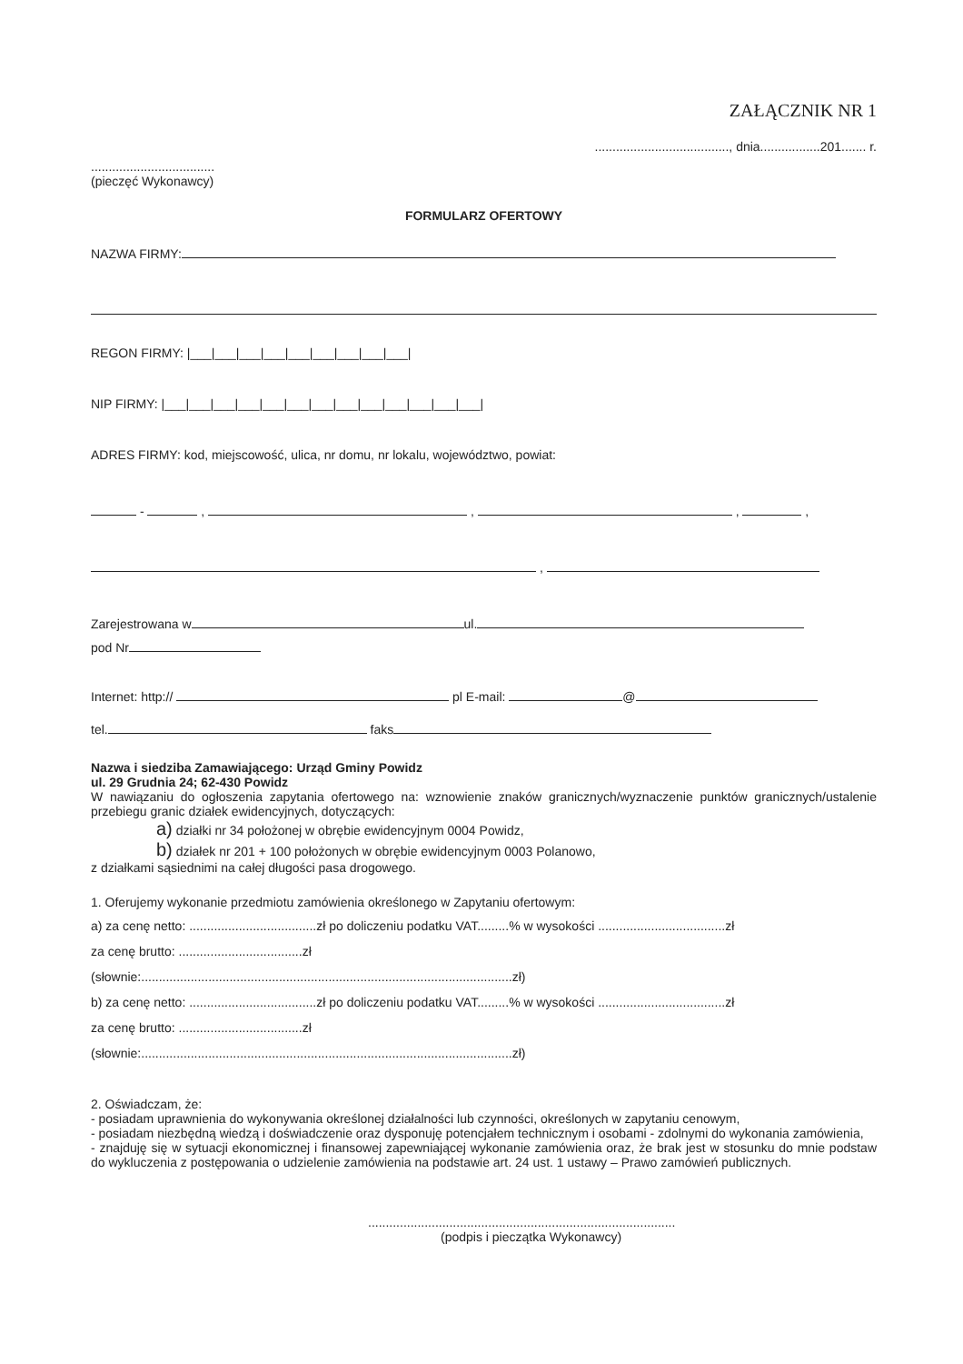ZAŁĄCZNIK NR 1
......................................, dnia.................201....... r.
...................................
(pieczęć Wykonawcy)
FORMULARZ OFERTOWY
NAZWA FIRMY:
REGON FIRMY: |___|___|___|___|___|___|___|___|___|
NIP FIRMY: |___|___|___|___|___|___|___|___|___|___|___|___|___|
ADRES FIRMY: kod, miejscowość, ulica, nr domu, nr lokalu, województwo, powiat:
- , , , ,
,
Zarejestrowana w ul.
pod Nr
Internet: http:// pl E-mail: @
tel. faks
Nazwa i siedziba Zamawiającego: Urząd Gminy Powidz
ul. 29 Grudnia 24; 62-430 Powidz
W nawiązaniu do ogłoszenia zapytania ofertowego na: wznowienie znaków granicznych/wyznaczenie punktów granicznych/ustalenie przebiegu granic działek ewidencyjnych, dotyczących:
a) działki nr 34 położonej w obrębie ewidencyjnym 0004 Powidz,
b) działek nr 201 + 100 położonych w obrębie ewidencyjnym 0003 Polanowo,
z działkami sąsiednimi na całej długości pasa drogowego.
1. Oferujemy wykonanie przedmiotu zamówienia określonego w Zapytaniu ofertowym:
a) za cenę netto: ....................................zł po doliczeniu podatku VAT.........% w wysokości ....................................zł
za cenę brutto: ...................................zł
(słownie:.........................................................................................................zł)
b) za cenę netto: ....................................zł po doliczeniu podatku VAT.........% w wysokości ....................................zł
za cenę brutto: ...................................zł
(słownie:.........................................................................................................zł)
2. Oświadczam, że:
- posiadam uprawnienia do wykonywania określonej działalności lub czynności, określonych w zapytaniu cenowym,
- posiadam niezbędną wiedzą i doświadczenie oraz dysponuję potencjałem technicznym i osobami - zdolnymi do wykonania zamówienia,
- znajduję się w sytuacji ekonomicznej i finansowej zapewniającej wykonanie zamówienia oraz, że brak jest w stosunku do mnie podstaw do wykluczenia z postępowania o udzielenie zamówienia na podstawie art. 24 ust. 1 ustawy – Prawo zamówień publicznych.
.......................................................................................
(podpis i pieczątka Wykonawcy)